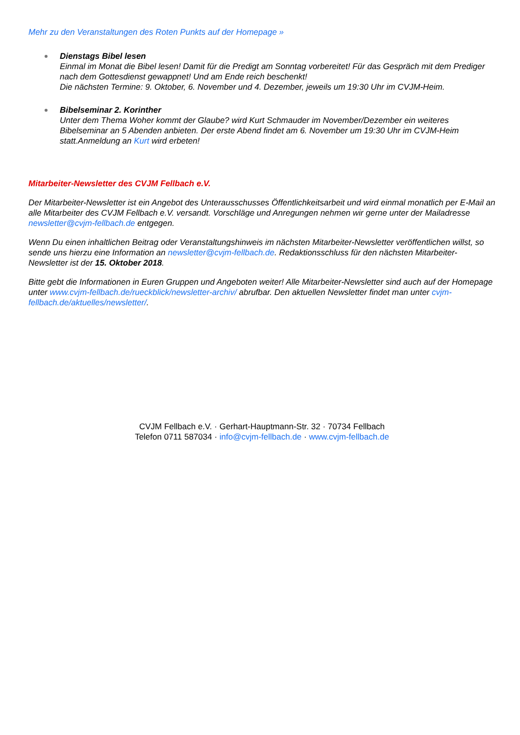Mehr zu den Veranstaltungen des Roten Punkts auf der Homepage »
Dienstags Bibel lesen
Einmal im Monat die Bibel lesen! Damit für die Predigt am Sonntag vorbereitet! Für das Gespräch mit dem Prediger nach dem Gottesdienst gewappnet! Und am Ende reich beschenkt!
Die nächsten Termine: 9. Oktober, 6. November und 4. Dezember, jeweils um 19:30 Uhr im CVJM-Heim.
Bibelseminar 2. Korinther
Unter dem Thema Woher kommt der Glaube? wird Kurt Schmauder im November/Dezember ein weiteres Bibelseminar an 5 Abenden anbieten. Der erste Abend findet am 6. November um 19:30 Uhr im CVJM-Heim statt.Anmeldung an Kurt wird erbeten!
Mitarbeiter-Newsletter des CVJM Fellbach e.V.
Der Mitarbeiter-Newsletter ist ein Angebot des Unterausschusses Öffentlichkeitsarbeit und wird einmal monatlich per E-Mail an alle Mitarbeiter des CVJM Fellbach e.V. versandt. Vorschläge und Anregungen nehmen wir gerne unter der Mailadresse newsletter@cvjm-fellbach.de entgegen.
Wenn Du einen inhaltlichen Beitrag oder Veranstaltungshinweis im nächsten Mitarbeiter-Newsletter veröffentlichen willst, so sende uns hierzu eine Information an newsletter@cvjm-fellbach.de. Redaktionsschluss für den nächsten Mitarbeiter-Newsletter ist der 15. Oktober 2018.
Bitte gebt die Informationen in Euren Gruppen und Angeboten weiter! Alle Mitarbeiter-Newsletter sind auch auf der Homepage unter www.cvjm-fellbach.de/rueckblick/newsletter-archiv/ abrufbar. Den aktuellen Newsletter findet man unter cvjm-fellbach.de/aktuelles/newsletter/.
CVJM Fellbach e.V. · Gerhart-Hauptmann-Str. 32 · 70734 Fellbach
Telefon 0711 587034 · info@cvjm-fellbach.de · www.cvjm-fellbach.de